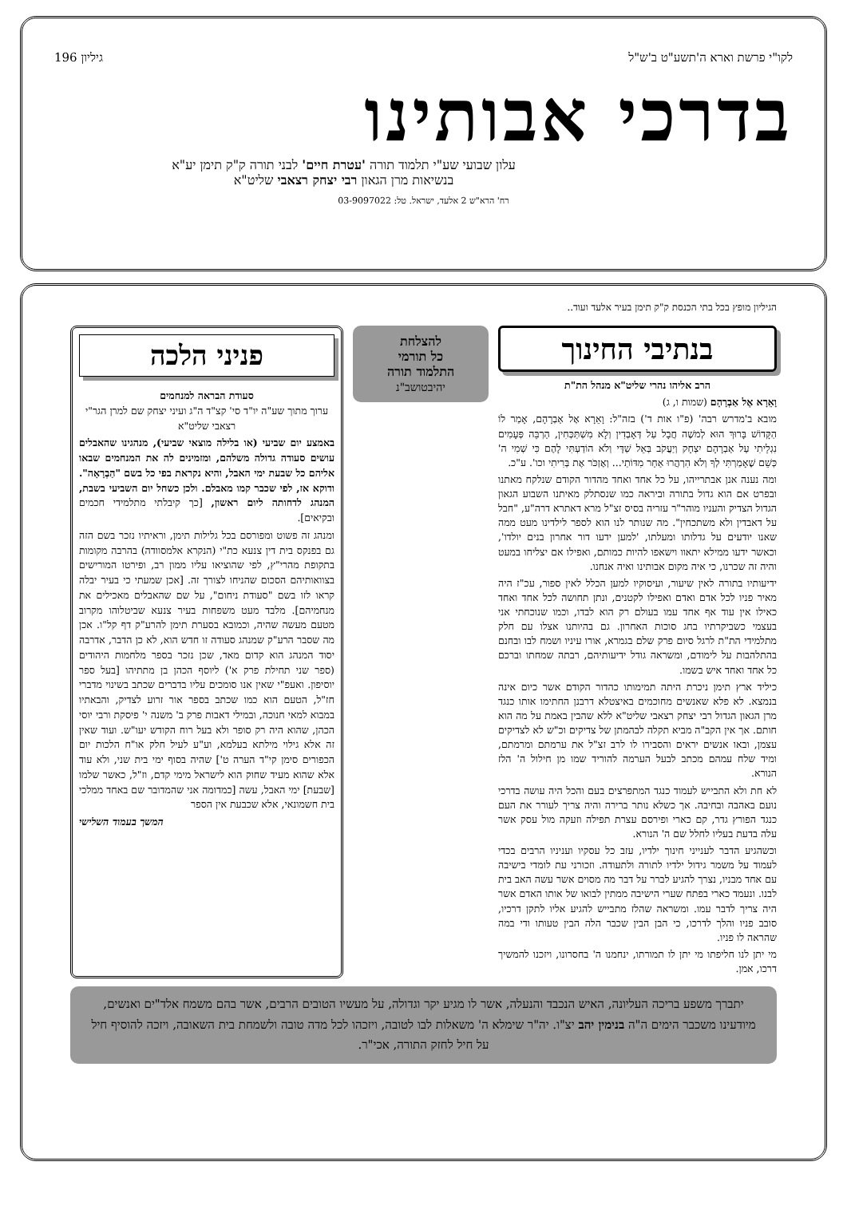לקו"י פרשת וארא ה'תשע"ט ב'ש"ל גיליון 196
בדרכי אבותינו
עלון שבועי שע"י תלמוד תורה 'עטרת חיים' לבני תורה ק"ק תימן יע"א
בנשיאות מרן הגאון רבי יצחק רצאבי שליט"א
רח' הרא"ש 2 אלעד, ישראל. טל: 03-9097022
הגיליון מופץ בכל בתי הכנסת ק"ק תימן בעיר אלעד ועוד..
בנתיבי החינוך
הרב אליהו נהרי שליט"א מנהל הת"ת
וָאֵרָא אֶל אַבְרָהָם (שמות ו, ג)
מובא ב'מדרש רבה' (פ"ו אות ד') בזה"ל: וָאֵרָא אֶל אַבְרָהָם, אָמַר לוֹ הַקָּדוֹשׁ בָּרוּךְ הוּא לְמשֶׁה חֲבָל עַל דְּאָבְדִין וְלָא מִשְׁתַּכְּחִין, הַרְבֵּה פְּעָמִים נִגְלֵיתִי עַל אַבְרָהָם יִצְחָק וְיַעֲקֹב בְּאֵל שַׁדַּי וְלֹא הוֹדַעְתִּי לָהֶם כִּי שְׁמִי ה' כְּשֵׁם שֶׁאָמַרְתִּי לְךָ וְלֹא הִרְהֲרוּ אַחַר מִדּוֹתַי... וְאֶזְכֹּר אֶת בְּרִיתִי וכו'. ע"כ.
ומה נענה אנן אבתרייהו, על כל אחד ואחד מהדור הקודם שנלקח מאתנו ובפרט אם הוא גדול בתורה וביראה כמו שנסתלק מאיתנו השבוע הגאון הגדול הצדיק והעניו מוהר"ר עזריה בסיס זצ"ל מרא דאתרא דרה"ע, "חבל על דאבדין ולא משתכחין". מה שנותר לנו הוא לספר לילדינו מעט ממה שאנו יודעים על גדלותו ומעלתו, 'למען ידעו דור אחרון בנים יולדו', וכאשר ידעו ממילא יתאוו וישאפו להיות כמותם, ואפילו אם יצליחו במעט והיה זה שכרנו, כי איה מקום אבותינו ואיה אנחנו.
ידיעותיו בתורה לאין שיעור, ועיסוקיו למען הכלל לאין ספור, עכ"ז היה מאיר פניו לכל אדם ואדם ואפילו לקטנים, ונתן תחושה לכל אחד ואחד כאילו אין עוד אף אחד עמו בעולם רק הוא לבדו, וכמו שנוכחתי אני בעצמי כשביקרתיו בחג סוכות האחרון. גם בהיותנו אצלו עם חלק מתלמידי הת"ת לרגל סיום פרק שלם בגמרא, אורו עיניו ושמח לבו ובחנם בהתלהבות על לימודם, ומשראה גודל ידיעותיהם, רבתה שמחתו וברכם כל אחד ואחד איש בשמו.
כיליד ארץ תימן ניכרת היתה תמימותו כהדור הקודם אשר כיום אינה בנמצא. לא פלא שאנשים מחוכמים באיצטלא דרבנן החתימו אותו כנגד מרן הגאון הגדול רבי יצחק רצאבי שליט"א ללא שהבין באמת על מה הוא חותם. אך אין הקב"ה מביא תקלה לבהמתן של צדיקים וכ"ש לא לצדיקים עצמן, ובאו אנשים יראים והסבירו לו לרב זצ"ל את ערמתם ומרמתם, ומיד שלח עמהם מכתב לבעל הערמה להוריד שמו מן חילול ה' הלז הנורא.
לא חת ולא התבייש לעמוד כנגד המתפרצים בעם והכל היה עושה בדרכי נועם באהבה ובחיבה. אך כשלא נותר ברירה והיה צריך לעורר את העם כנגד הפורץ גדר, קם כארי ופירסם עצרת תפילה וזעקה מול עסק אשר עלה בדעת בעליו לחלל שם ה' הנורא.
וכשהגיע הדבר לענייני חינוך ילדיו, עזב כל עסקיו ועניניו הרבים בכדי לעמוד על משמר גידול ילדיו לתורה ולתעודה. וזכורני עת לומדי בישיבה עם אחד מבניו, נצרך להגיע לברר על דבר מה מסוים אשר עשה האב בית לבנו. ונעמד כארי בפתח שערי הישיבה ממתין לבואו של אותו האדם אשר היה צריך לדבר עמו. ומשראה שהלז מתבייש להגיע אליו לתקן דרכיו, סובב פניו והלך לדרכו, כי הבן הבין שכבר הלה הבין טעותו ודי במה שהראה לו פניו.
מי יתן לנו חליפתו מי יתן לו תמורתו, ינחמנו ה' בחסרונו, ויזכנו להמשיך דרכו, אמן.
להצלחת
כל תורמי
התלמוד תורה
יהיבטושב"נ
פניני הלכה
סעודת הבראה למנחמים
ערוך מתוך שע"ה יו"ד סי' קצ"ד ה"ג ועיני יצחק שם למרן הגר"י רצאבי שליט"א
באמצע יום שביעי (או בלילה מוצאי שביעי), מנהגינו שהאבלים עושים סעודה גדולה משלהם, ומזמינים לה את המנחמים שבאו אליהם כל שבעת ימי האבל, והיא נקראת בפי כל בשם "הַבְרָאָה". ודוקא אז, לפי שכבר קמו מאבלם. ולכן כשחל יום השביעי בשבת, המנהג לדחותה ליום ראשון, [כך קיבלתי מתלמידי חכמים ובקיאים].
ומנהג זה פשוט ומפורסם בכל גלילות תימן, וראיתיו נזכר בשם הזה גם בפנקס בית דין צנעא כת"י (הנקרא אלמסוודה) בהרבה מקומות בתקופת מהרי"ץ, לפי שהוציאו עליו ממון רב, ופירטו המורישים בצוואותיהם הסכום שהניחו לצורך זה. [אכן שמעתי כי בעיר יבלה קראו לזו בשם "סעודת ניחום", על שם שהאבלים מאכילים את מנחמיהם]. מלבד מעט משפחות בעיר צנעא שביטלוהו מקרוב מטעם מעשה שהיה, וכמובא בסערת תימן להרע"ק דף קל"ו. אכן מה שסבר הרע"ק שמנהג סעודה זו חדש הוא, לא כן הדבר, אדרבה יסוד המנהג הוא קדום מאד, שכן נזכר בספר מלחמות היהודים (ספר שני תחילת פרק א') ליוסף הכהן בן מתתיהו [בעל ספר יוסיפון. ואעפ"י שאין אנו סומכים עליו בדברים שכתב בשינוי מדברי חז"ל, הטעם הוא כמו שכתב בספר אור זרוע לצדיק, והבאתיו במבוא למאי חנוכה, ובמילי דאבות פרק ב' משנה י' פיסקת ורבי יוסי הכהן, שהוא היה רק סופר ולא בעל רוח הקודש יעו"ש. ועוד שאין זה אלא גילוי מילתא בעלמא, וע"ע לעיל חלק או"ח הלכות יום הכפורים סימן קי"ד הערה ט'] שהיה בסוף ימי בית שני, ולא עוד אלא שהוא מעיד שחוק הוא לישראל מימי קדם, וז"ל, כאשר שלמו [שבעת] ימי האבל, עשה [כמדומה אני שהמדובר שם באחד ממלכי בית חשמונאי, אלא שכבעת אין הספר
המשך בעמוד השלישי
יתברך משפע בריכה העליונה, האיש הנכבד והנעלה, אשר לו מגיע יקר וגדולה, על מעשיו הטובים הרבים, אשר בהם משמח אלד"ים ואנשים, מיודעינו משכבר הימים ה"ה בנימין יהב יצ"ו. יה"ר שימלא ה' משאלות לבו לטובה, ויזכהו לכל מדה טובה ולשמחת בית השאובה, ויזכה להוסיף חיל על חיל לחזק התורה, אכי"ר.